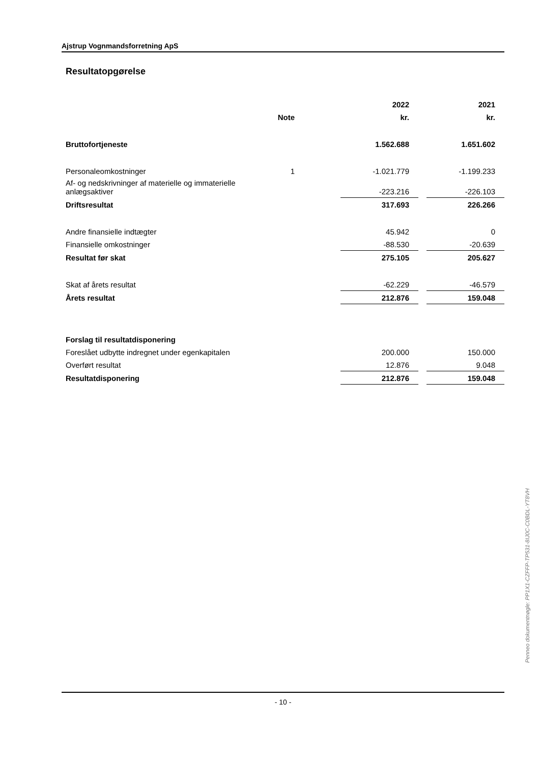Ajstrup Vognmandsforretning ApS
Resultatopgørelse
| | | | 2022 | | 2021 |
| | Note | | kr. | | kr. |
| Bruttofortjeneste | | | 1.562.688 | | 1.651.602 |
| Personaleomkostninger | 1 | | -1.021.779 | | -1.199.233 |
| Af- og nedskrivninger af materielle og immaterielle anlægsaktiver | | | -223.216 | | -226.103 |
| Driftsresultat | | | 317.693 | | 226.266 |
| Andre finansielle indtægter | | | 45.942 | | 0 |
| Finansielle omkostninger | | | -88.530 | | -20.639 |
| Resultat før skat | | | 275.105 | | 205.627 |
| Skat af årets resultat | | | -62.229 | | -46.579 |
| Årets resultat | | | 212.876 | | 159.048 |
| Forslag til resultatdisponering | | | | | |
| Foreslået udbytte indregnet under egenkapitalen | | | 200.000 | | 150.000 |
| Overført resultat | | | 12.876 | | 9.048 |
| Resultatdisponering | | | 212.876 | | 159.048 |
Penneo dokumentnøgle: PP1X1-CZFFP-TP531-8IJ0C-C0BDL-YT8VH
- 10 -